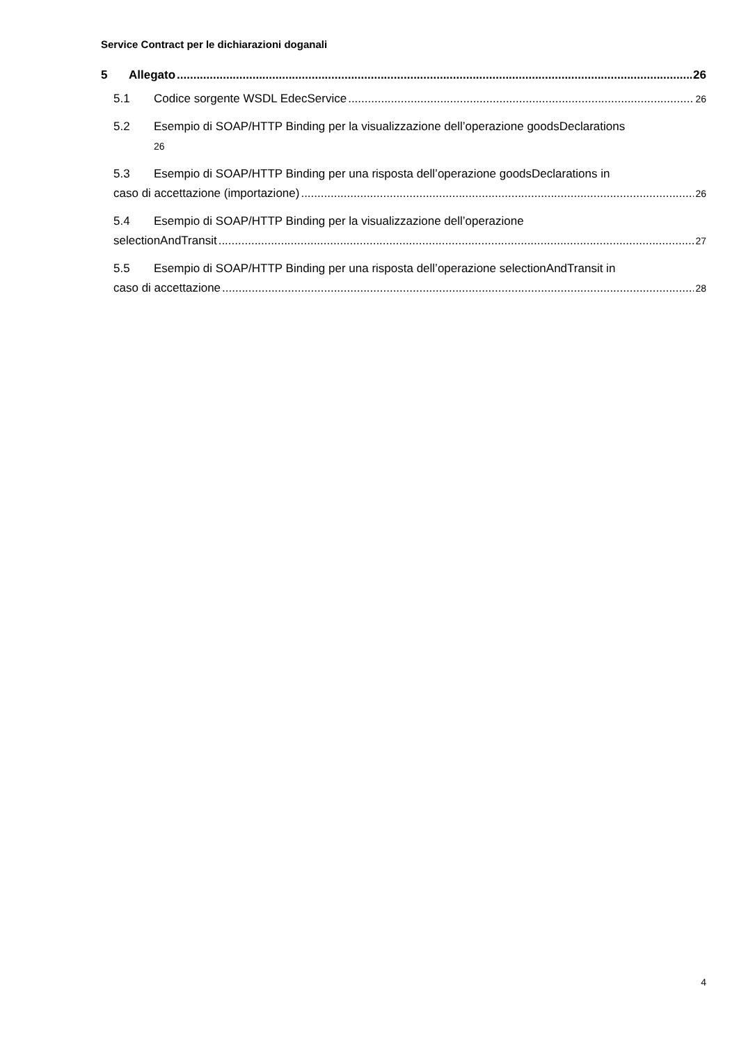Service Contract per le dichiarazioni doganali
5 Allegato 26
5.1 Codice sorgente WSDL EdecService 26
5.2 Esempio di SOAP/HTTP Binding per la visualizzazione dell’operazione goodsDeclarations
26
5.3 Esempio di SOAP/HTTP Binding per una risposta dell’operazione goodsDeclarations in
caso di accettazione (importazione) 26
5.4 Esempio di SOAP/HTTP Binding per la visualizzazione dell’operazione
selectionAndTransit 27
5.5 Esempio di SOAP/HTTP Binding per una risposta dell’operazione selectionAndTransit in
caso di accettazione 28
4